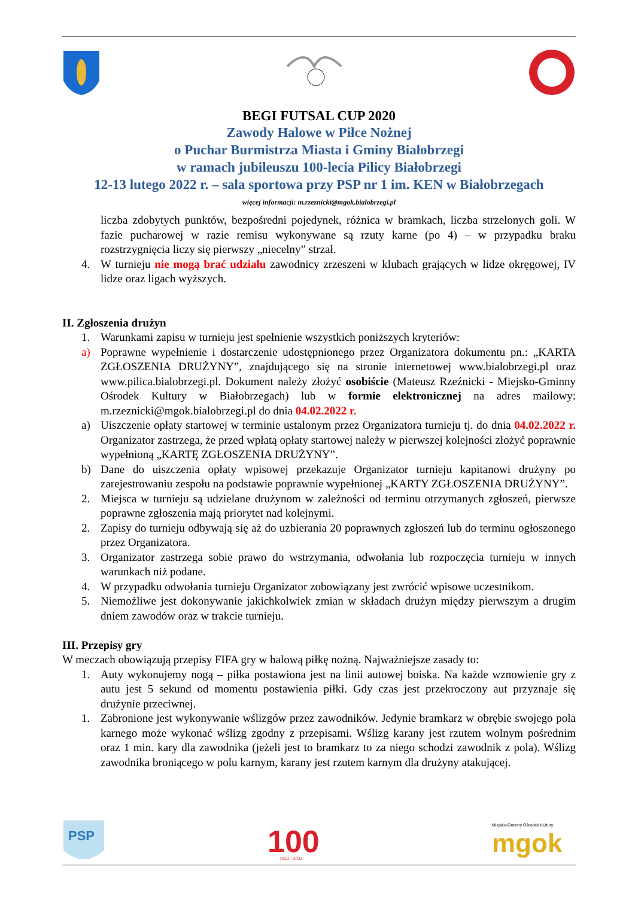BEGI FUTSAL CUP 2020
Zawody Halowe w Piłce Nożnej
o Puchar Burmistrza Miasta i Gminy Białobrzegi
w ramach jubileuszu 100-lecia Pilicy Białobrzegi
12-13 lutego 2022 r. – sala sportowa przy PSP nr 1 im. KEN w Białobrzegach
więcej informacji: m.rzeznicki@mgok.bialobrzegi.pl
liczba zdobytych punktów, bezpośredni pojedynek, różnica w bramkach, liczba strzelonych goli. W fazie pucharowej w razie remisu wykonywane są rzuty karne (po 4) – w przypadku braku rozstrzygnięcia liczy się pierwszy „niecelny” strzał.
4. W turnieju nie mogą brać udziału zawodnicy zrzeszeni w klubach grających w lidze okręgowej, IV lidze oraz ligach wyższych.
II. Zgłoszenia drużyn
1. Warunkami zapisu w turnieju jest spełnienie wszystkich poniższych kryteriów:
a) Poprawne wypełnienie i dostarczenie udostępnionego przez Organizatora dokumentu pn.: „KARTA ZGŁOSZENIA DRUŻYNY”, znajdującego się na stronie internetowej www.bialobrzegi.pl oraz www.pilica.bialobrzegi.pl. Dokument należy złożyć osobiście (Mateusz Rzeźnicki - Miejsko-Gminny Ośrodek Kultury w Białobrzegach) lub w formie elektronicznej na adres mailowy: m.rzeznicki@mgok.bialobrzegi.pl do dnia 04.02.2022 r.
a) Uiszczenie opłaty startowej w terminie ustalonym przez Organizatora turnieju tj. do dnia 04.02.2022 r. Organizator zastrzega, że przed wpłatą opłaty startowej należy w pierwszej kolejności złożyć poprawnie wypełnioną „KARTĘ ZGŁOSZENIA DRUŻYNY”.
b) Dane do uiszczenia opłaty wpisowej przekazuje Organizator turnieju kapitanowi drużyny po zarejestrowaniu zespołu na podstawie poprawnie wypełnionej „KARTY ZGŁOSZENIA DRUŻYNY”.
2. Miejsca w turnieju są udzielane drużynom w zależności od terminu otrzymanych zgłoszeń, pierwsze poprawne zgłoszenia mają priorytet nad kolejnymi.
2. Zapisy do turnieju odbywają się aż do uzbierania 20 poprawnych zgłoszeń lub do terminu ogłoszonego przez Organizatora.
3. Organizator zastrzega sobie prawo do wstrzymania, odwołania lub rozpoczęcia turnieju w innych warunkach niż podane.
4. W przypadku odwołania turnieju Organizator zobowiązany jest zwrócić wpisowe uczestnikom.
5. Niemożliwe jest dokonywanie jakichkolwiek zmian w składach drużyn między pierwszym a drugim dniem zawodów oraz w trakcie turnieju.
III. Przepisy gry
W meczach obowiązują przepisy FIFA gry w halową piłkę nożną. Najważniejsze zasady to:
1. Auty wykonujemy nogą – piłka postawiona jest na linii autowej boiska. Na każde wznowienie gry z autu jest 5 sekund od momentu postawienia piłki. Gdy czas jest przekroczony aut przyznaje się drużynie przeciwnej.
1. Zabronione jest wykonywanie wślizgów przez zawodników. Jedynie bramkarz w obrębie swojego pola karnego może wykonać wślizg zgodny z przepisami. Wślizg karany jest rzutem wolnym pośrednim oraz 1 min. kary dla zawodnika (jeżeli jest to bramkarz to za niego schodzi zawodnik z pola). Wślizg zawodnika broniącego w polu karnym, karany jest rzutem karnym dla drużyny atakującej.
PSP
100
1922 - 2022
Miejsko-Gminny Ośrodek Kultury
mgok